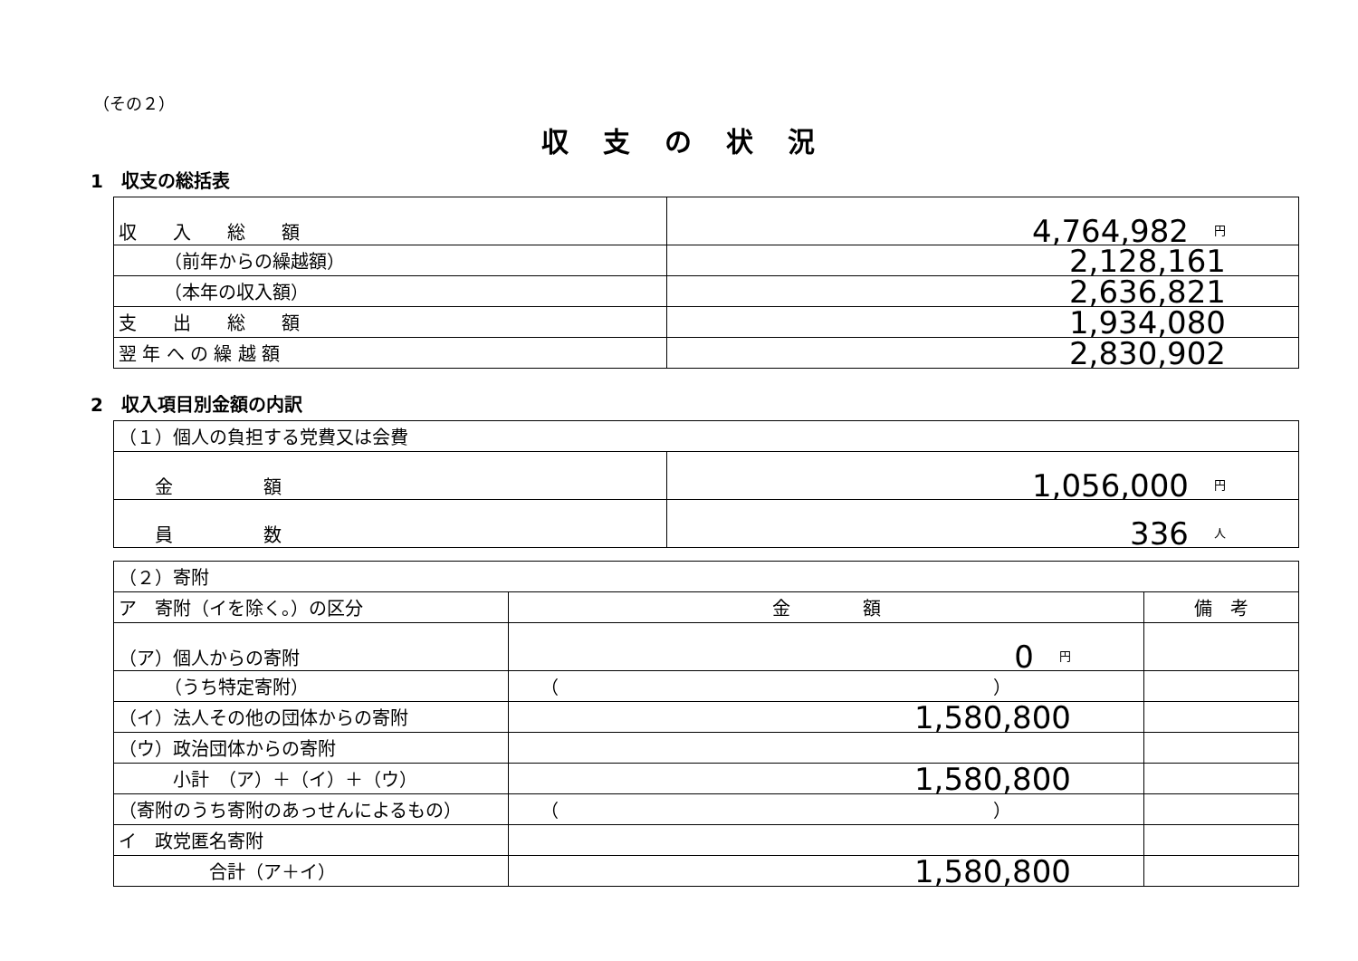（その２）
収支の状況
1　収支の総括表
| 収 入 総 額 | 4,764,982 円 |
| （前年からの繰越額） | 2,128,161 |
| （本年の収入額） | 2,636,821 |
| 支 出 総 額 | 1,934,080 |
| 翌 年 へ の 繰 越 額 | 2,830,902 |
2　収入項目別金額の内訳
| （１）個人の負担する党費又は会費 | |
| 金 額 | 1,056,000 円 |
| 員 数 | 336 人 |
| （２）寄附 | | |
| ア 寄附（イを除く。）の区分 | 金 額 | 備 考 |
| （ア）個人からの寄附 | 0 円 | |
| （うち特定寄附） | （ ） | |
| （イ）法人その他の団体からの寄附 | 1,580,800 | |
| （ウ）政治団体からの寄附 | | |
| 小計 （ア）＋（イ）＋（ウ） | 1,580,800 | |
| （寄附のうち寄附のあっせんによるもの） | （ ） | |
| イ 政党匿名寄附 | | |
| 合計（ア＋イ） | 1,580,800 | |